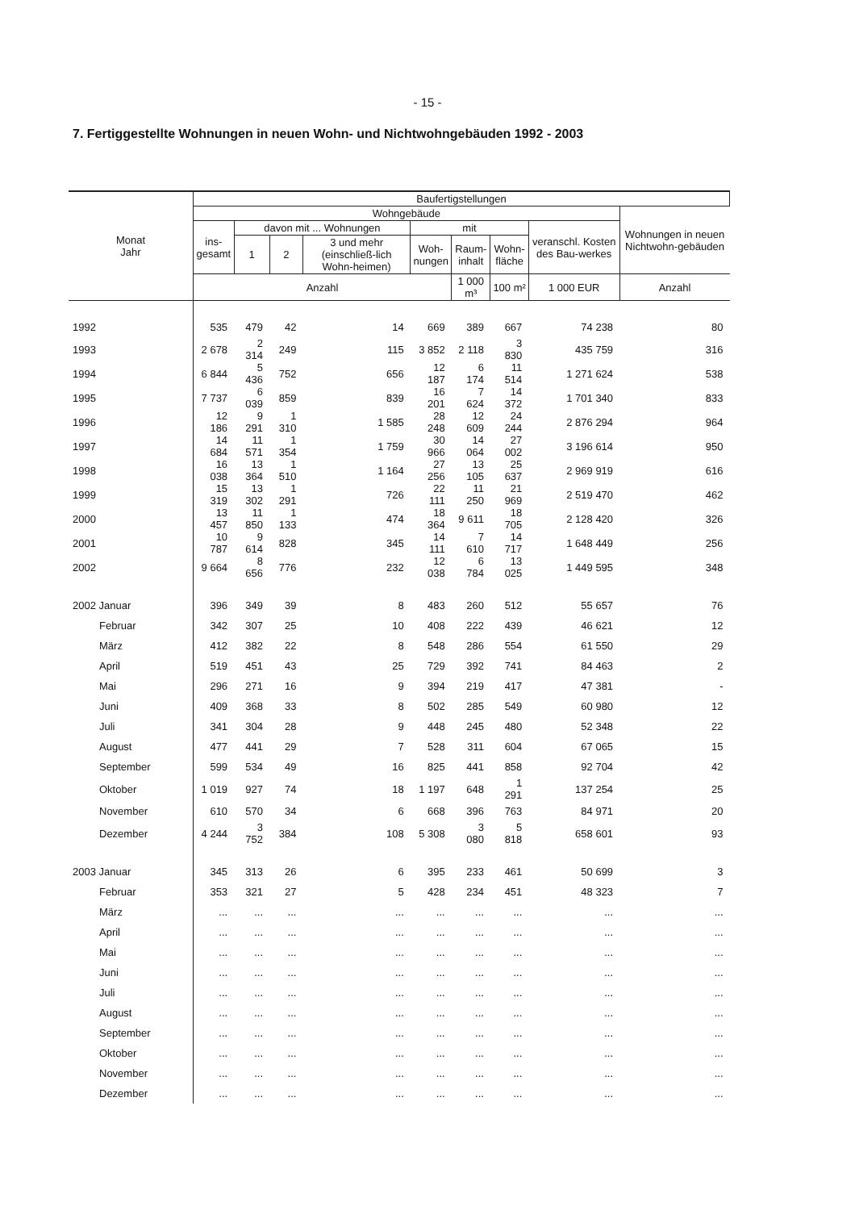- 15 -
7. Fertiggestellte Wohnungen in neuen Wohn- und Nichtwohngebäuden 1992 - 2003
| Monat Jahr | Baufertigstellungen | | | | | | | | |
| --- | --- | --- | --- | --- | --- | --- | --- | --- | --- |
| | Wohngebäude | | | | | | | | Wohnungen in neuen Nichtwohn-gebäuden |
| | ins- gesamt | davon mit ... Wohnungen | | | mit | | | veranschl. Kosten des Bau-werkes | |
| | | 1 | 2 | 3 und mehr (einschließ-lich Wohn-heimen) | Woh- nungen | Raum- inhalt | Wohn- fläche | | |
| | Anzahl | | | | | 1 000 m³ | 100 m² | 1 000 EUR | Anzahl |
| 1992 | 535 | 479 | 42 | 14 | 669 | 389 | 667 | 74 238 | 80 |
| 1993 | 2 678 | 2 314 | 249 | 115 | 3 852 | 2 118 | 3 830 | 435 759 | 316 |
| 1994 | 6 844 | 5 436 | 752 | 656 | 12 187 | 6 174 | 11 514 | 1 271 624 | 538 |
| 1995 | 7 737 | 6 039 | 859 | 839 | 16 201 | 7 624 | 14 372 | 1 701 340 | 833 |
| 1996 | 12 186 | 9 291 | 1 310 | 1 585 | 28 248 | 12 609 | 24 244 | 2 876 294 | 964 |
| 1997 | 14 684 | 11 571 | 1 354 | 1 759 | 30 966 | 14 064 | 27 002 | 3 196 614 | 950 |
| 1998 | 16 038 | 13 364 | 1 510 | 1 164 | 27 256 | 13 105 | 25 637 | 2 969 919 | 616 |
| 1999 | 15 319 | 13 302 | 1 291 | 726 | 22 111 | 11 250 | 21 969 | 2 519 470 | 462 |
| 2000 | 13 457 | 11 850 | 1 133 | 474 | 18 364 | 9 611 | 18 705 | 2 128 420 | 326 |
| 2001 | 10 787 | 9 614 | 828 | 345 | 14 111 | 7 610 | 14 717 | 1 648 449 | 256 |
| 2002 | 9 664 | 8 656 | 776 | 232 | 12 038 | 6 784 | 13 025 | 1 449 595 | 348 |
| 2002 Januar | 396 | 349 | 39 | 8 | 483 | 260 | 512 | 55 657 | 76 |
| Februar | 342 | 307 | 25 | 10 | 408 | 222 | 439 | 46 621 | 12 |
| März | 412 | 382 | 22 | 8 | 548 | 286 | 554 | 61 550 | 29 |
| April | 519 | 451 | 43 | 25 | 729 | 392 | 741 | 84 463 | 2 |
| Mai | 296 | 271 | 16 | 9 | 394 | 219 | 417 | 47 381 | - |
| Juni | 409 | 368 | 33 | 8 | 502 | 285 | 549 | 60 980 | 12 |
| Juli | 341 | 304 | 28 | 9 | 448 | 245 | 480 | 52 348 | 22 |
| August | 477 | 441 | 29 | 7 | 528 | 311 | 604 | 67 065 | 15 |
| September | 599 | 534 | 49 | 16 | 825 | 441 | 858 | 92 704 | 42 |
| Oktober | 1 019 | 927 | 74 | 18 | 1 197 | 648 | 1 291 | 137 254 | 25 |
| November | 610 | 570 | 34 | 6 | 668 | 396 | 763 | 84 971 | 20 |
| Dezember | 4 244 | 3 752 | 384 | 108 | 5 308 | 3 080 | 5 818 | 658 601 | 93 |
| 2003 Januar | 345 | 313 | 26 | 6 | 395 | 233 | 461 | 50 699 | 3 |
| Februar | 353 | 321 | 27 | 5 | 428 | 234 | 451 | 48 323 | 7 |
| März | ... | ... | ... | ... | ... | ... | ... | ... | ... |
| April | ... | ... | ... | ... | ... | ... | ... | ... | ... |
| Mai | ... | ... | ... | ... | ... | ... | ... | ... | ... |
| Juni | ... | ... | ... | ... | ... | ... | ... | ... | ... |
| Juli | ... | ... | ... | ... | ... | ... | ... | ... | ... |
| August | ... | ... | ... | ... | ... | ... | ... | ... | ... |
| September | ... | ... | ... | ... | ... | ... | ... | ... | ... |
| Oktober | ... | ... | ... | ... | ... | ... | ... | ... | ... |
| November | ... | ... | ... | ... | ... | ... | ... | ... | ... |
| Dezember | ... | ... | ... | ... | ... | ... | ... | ... | ... |